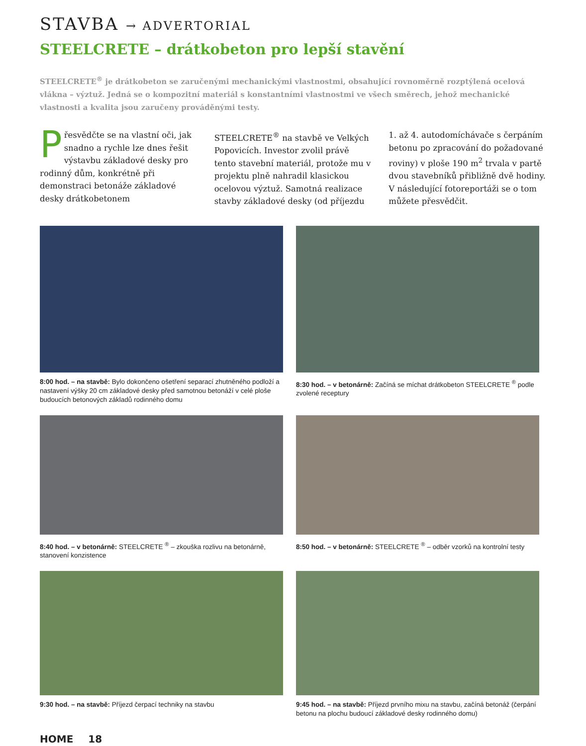STAVBA → ADVERTORIAL
STEELCRETE – drátkobeton pro lepší stavění
STEELCRETE<sup>®</sup> je drátkobeton se zaručenými mechanickými vlastnostmi, obsahující rovnoměrně rozptýlená ocelová vlákna – výztuž. Jedná se o kompozitní materiál s konstantními vlastnostmi ve všech směrech, jehož mechanické vlastnosti a kvalita jsou zaručeny prováděnými testy.
Přesvědčte se na vlastní oči, jak snadno a rychle lze dnes řešit výstavbu základové desky pro rodinný dům, konkrétně při demonstraci betonáže základové desky drátkobetonem STEELCRETE<sup>®</sup> na stavbě ve Velkých Popovicích. Investor zvolil právě tento stavební materiál, protože mu v projektu plně nahradil klasickou ocelovou výztuž. Samotná realizace stavby základové desky (od příjezdu 1. až 4. autodomíchávače s čerpáním betonu po zpracování do požadované roviny) v ploše 190 m<sup>2</sup> trvala v partě dvou stavebníků přibližně dvě hodiny. V následující fotoreportáži se o tom můžete přesvědčit.
8:00 hod. – na stavbě: Bylo dokončeno ošetření separací zhutněného podloží a nastavení výšky 20 cm základové desky před samotnou betonáží v celé ploše budoucích betonových základů rodinného domu
8:30 hod. – v betonárně: Začíná se míchat drátkobeton STEELCRETE <sup>®</sup> podle zvolené receptury
8:40 hod. – v betonárně: STEELCRETE <sup>®</sup> – zkouška rozlivu na betonárně, stanovení konzistence
8:50 hod. – v betonárně: STEELCRETE <sup>®</sup> – odběr vzorků na kontrolní testy
9:30 hod. – na stavbě: Příjezd čerpací techniky na stavbu
9:45 hod. – na stavbě: Příjezd prvního mixu na stavbu, začíná betonáž (čerpání betonu na plochu budoucí základové desky rodinného domu)
HOME 18